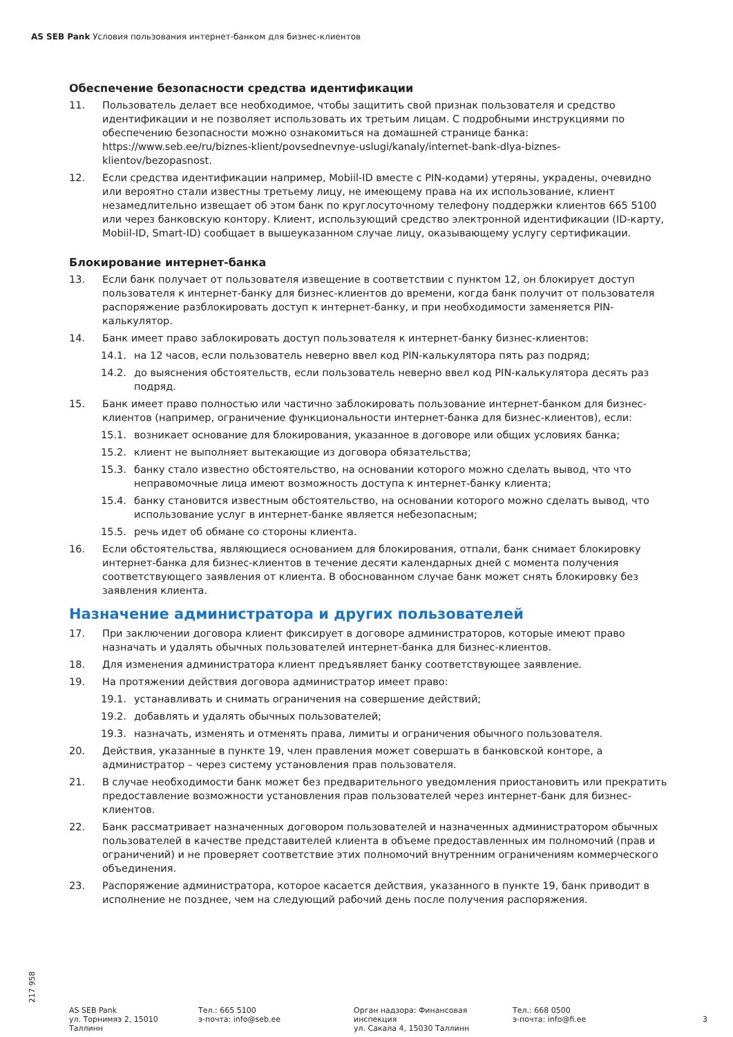AS SEB Pank Условия пользования интернет-банком для бизнес-клиентов
Обеспечение безопасности средства идентификации
11. Пользователь делает все необходимое, чтобы защитить свой признак пользователя и средство идентификации и не позволяет использовать их третьим лицам. С подробными инструкциями по обеспечению безопасности можно ознакомиться на домашней странице банка: https://www.seb.ee/ru/biznes-klient/povsednevnye-uslugi/kanaly/internet-bank-dlya-biznes-klientov/bezopasnost.
12. Если средства идентификации например, Mobiil-ID вместе с PIN-кодами) утеряны, украдены, очевидно или вероятно стали известны третьему лицу, не имеющему права на их использование, клиент незамедлительно извещает об этом банк по круглосуточному телефону поддержки клиентов 665 5100 или через банковскую контору. Клиент, использующий средство электронной идентификации (ID-карту, Mobiil-ID, Smart-ID) сообщает в вышеуказанном случае лицу, оказывающему услугу сертификации.
Блокирование интернет-банка
13. Если банк получает от пользователя извещение в соответствии с пунктом 12, он блокирует доступ пользователя к интернет-банку для бизнес-клиентов до времени, когда банк получит от пользователя распоряжение разблокировать доступ к интернет-банку, и при необходимости заменяется PIN-калькулятор.
14. Банк имеет право заблокировать доступ пользователя к интернет-банку бизнес-клиентов:
14.1. на 12 часов, если пользователь неверно ввел код PIN-калькулятора пять раз подряд;
14.2. до выяснения обстоятельств, если пользователь неверно ввел код PIN-калькулятора десять раз подряд.
15. Банк имеет право полностью или частично заблокировать пользование интернет-банком для бизнес-клиентов (например, ограничение функциональности интернет-банка для бизнес-клиентов), если:
15.1. возникает основание для блокирования, указанное в договоре или общих условиях банка;
15.2. клиент не выполняет вытекающие из договора обязательства;
15.3. банку стало известно обстоятельство, на основании которого можно сделать вывод, что что неправомочные лица имеют возможность доступа к интернет-банку клиента;
15.4. банку становится известным обстоятельство, на основании которого можно сделать вывод, что использование услуг в интернет-банке является небезопасным;
15.5. речь идет об обмане со стороны клиента.
16. Если обстоятельства, являющиеся основанием для блокирования, отпали, банк снимает блокировку интернет-банка для бизнес-клиентов в течение десяти календарных дней с момента получения соответствующего заявления от клиента. В обоснованном случае банк может снять блокировку без заявления клиента.
Назначение администратора и других пользователей
17. При заключении договора клиент фиксирует в договоре администраторов, которые имеют право назначать и удалять обычных пользователей интернет-банка для бизнес-клиентов.
18. Для изменения администратора клиент предъявляет банку соответствующее заявление.
19. На протяжении действия договора администратор имеет право:
19.1. устанавливать и снимать ограничения на совершение действий;
19.2. добавлять и удалять обычных пользователей;
19.3. назначать, изменять и отменять права, лимиты и ограничения обычного пользователя.
20. Действия, указанные в пункте 19, член правления может совершать в банковской конторе, а администратор – через систему установления прав пользователя.
21. В случае необходимости банк может без предварительного уведомления приостановить или прекратить предоставление возможности установления прав пользователей через интернет-банк для бизнес-клиентов.
22. Банк рассматривает назначенных договором пользователей и назначенных администратором обычных пользователей в качестве представителей клиента в объеме предоставленных им полномочий (прав и ограничений) и не проверяет соответствие этих полномочий внутренним ограничениям коммерческого объединения.
23. Распоряжение администратора, которое касается действия, указанного в пункте 19, банк приводит в исполнение не позднее, чем на следующий рабочий день после получения распоряжения.
217 958
AS SEB Pank
ул. Торнимяэ 2, 15010
Таллинн
Тел.: 665 5100
э-почта: info@seb.ee
Орган надзора: Финансовая
инспекция
ул. Сакала 4, 15030 Таллинн
Тел.: 668 0500
э-почта: info@fi.ee
3